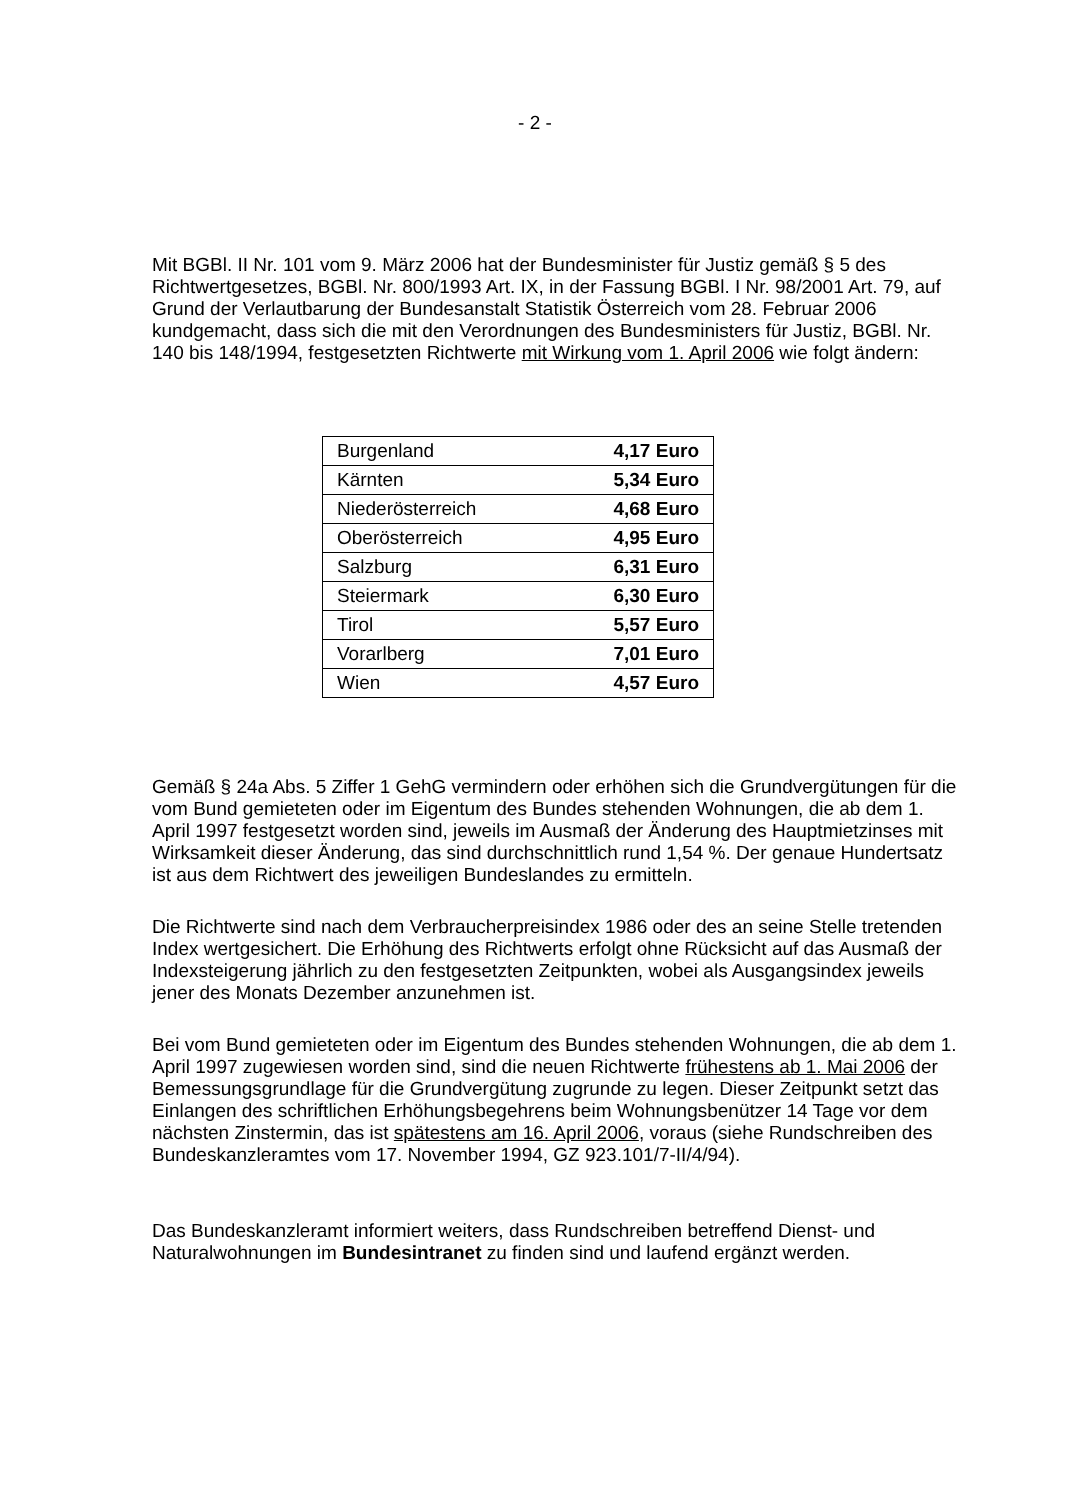- 2 -
Mit BGBl. II Nr. 101 vom 9. März 2006 hat der Bundesminister für Justiz gemäß § 5 des Richtwertgesetzes, BGBl. Nr. 800/1993 Art. IX, in der Fassung BGBl. I Nr. 98/2001 Art. 79, auf Grund der Verlautbarung der Bundesanstalt Statistik Österreich vom 28. Februar 2006 kundgemacht, dass sich die mit den Verordnungen des Bundesministers für Justiz, BGBl. Nr. 140 bis 148/1994, festgesetzten Richtwerte mit Wirkung vom 1. April 2006 wie folgt ändern:
| Burgenland | 4,17 Euro |
| Kärnten | 5,34 Euro |
| Niederösterreich | 4,68 Euro |
| Oberösterreich | 4,95 Euro |
| Salzburg | 6,31 Euro |
| Steiermark | 6,30 Euro |
| Tirol | 5,57 Euro |
| Vorarlberg | 7,01 Euro |
| Wien | 4,57 Euro |
Gemäß § 24a Abs. 5 Ziffer 1 GehG vermindern oder erhöhen sich die Grundvergütungen für die vom Bund gemieteten oder im Eigentum des Bundes stehenden Wohnungen, die ab dem 1. April 1997 festgesetzt worden sind, jeweils im Ausmaß der Änderung des Hauptmietzinses mit Wirksamkeit dieser Änderung, das sind durchschnittlich rund 1,54 %. Der genaue Hundertsatz ist aus dem Richtwert des jeweiligen Bundeslandes zu ermitteln.
Die Richtwerte sind nach dem Verbraucherpreisindex 1986 oder des an seine Stelle tretenden Index wertgesichert. Die Erhöhung des Richtwerts erfolgt ohne Rücksicht auf das Ausmaß der Indexsteigerung jährlich zu den festgesetzten Zeitpunkten, wobei als Ausgangsindex jeweils jener des Monats Dezember anzunehmen ist.
Bei vom Bund gemieteten oder im Eigentum des Bundes stehenden Wohnungen, die ab dem 1. April 1997 zugewiesen worden sind, sind die neuen Richtwerte frühestens ab 1. Mai 2006 der Bemessungsgrundlage für die Grundvergütung zugrunde zu legen. Dieser Zeitpunkt setzt das Einlangen des schriftlichen Erhöhungsbegehrens beim Wohnungsbenützer 14 Tage vor dem nächsten Zinstermin, das ist spätestens am 16. April 2006, voraus (siehe Rundschreiben des Bundeskanzleramtes vom 17. November 1994, GZ 923.101/7-II/4/94).
Das Bundeskanzleramt informiert weiters, dass Rundschreiben betreffend Dienst- und Naturalwohnungen im Bundesintranet zu finden sind und laufend ergänzt werden.